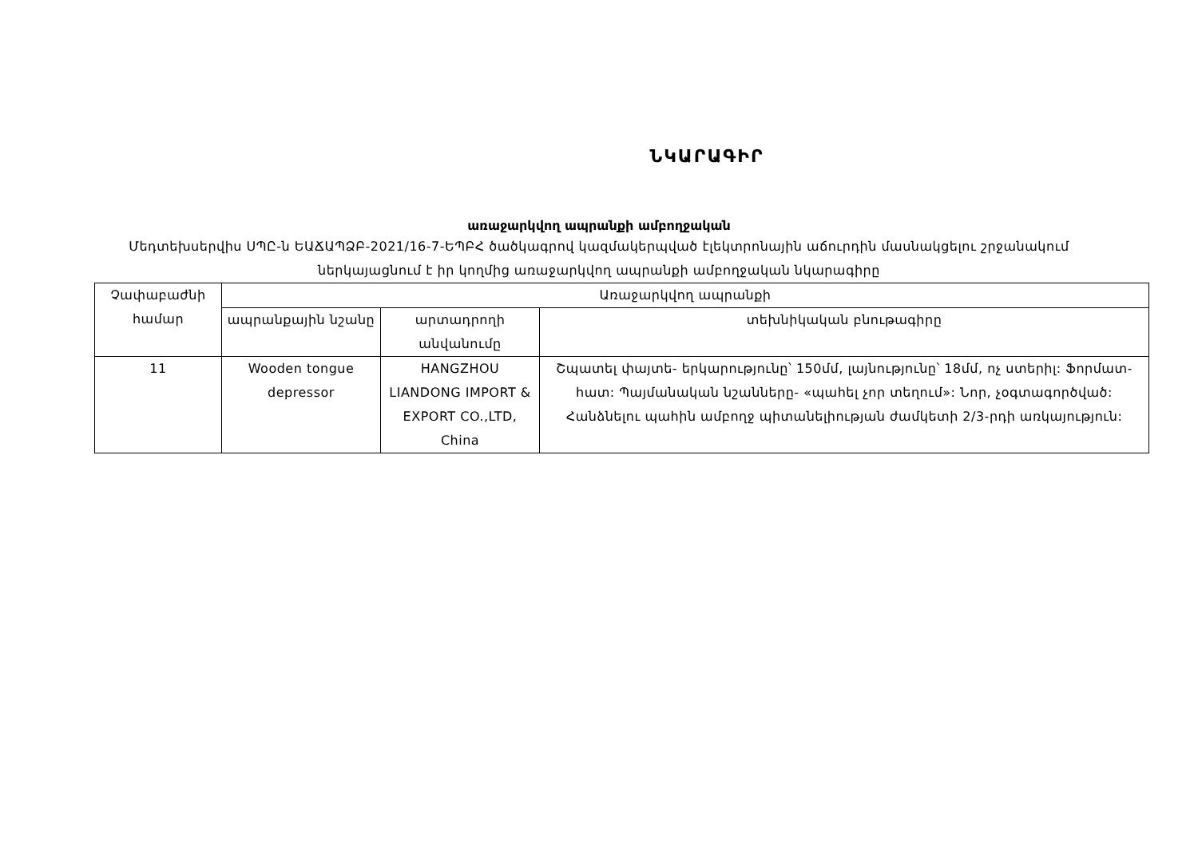ՆԿԱՐԱԳԻՐ
առաջարկվող ապրանքի ամբողջական
Մեդտեխսերվիս ՍՊԸ-ն ԵԱՃԱՊՁԲ-2021/16-7-ԵՊԲՀ ծածկագրով կազմակերպված էլեկտրոնային աճուրդին մասնակցելու շրջանակում ներկայացնում է իր կողմից առաջարկվող ապրանքի ամբողջական նկարագիրը
| Չափաբաժնի համար | Առաջարկվող ապրանքի | | |
| --- | --- | --- | --- |
| | ապրանքային նշանը | արտադրողի անվանումը | տեխնիկական բնութագիրը |
| 11 | Wooden tongue depressor | HANGZHOU LIANDONG IMPORT & EXPORT CO.,LTD, China | Շպատել փայտե- երկարությունը՝ 150մմ, լայնությունը՝ 18մմ, ոչ ստերիլ: Ֆորմատ-հատ: Պայմանական նշանները- «պահել չոր տեղում»: Նոր, չօգտագործված: Հանձնելու պահին ամբողջ պիտանելիության ժամկետի 2/3-րդի առկայություն: |